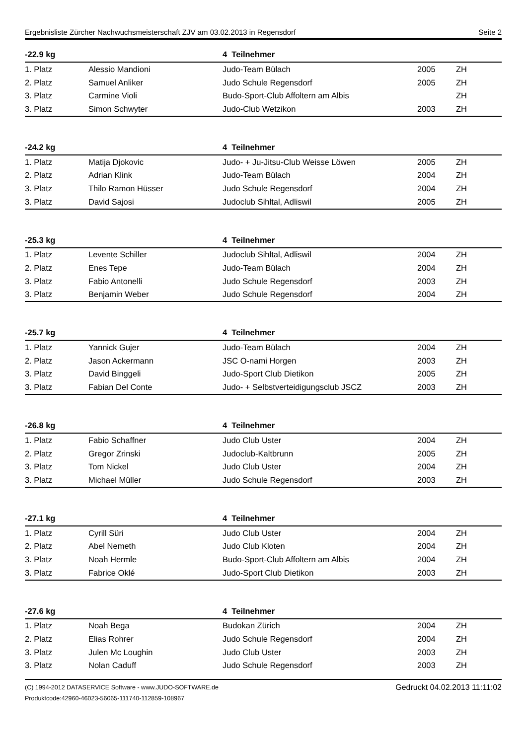Ergebnisliste Zürcher Nachwuchsmeisterschaft ZJV am 03.02.2013 in Regensdorf Seite 2
| -22.9 kg | | 4 Teilnehmer | | |
| --- | --- | --- | --- | --- |
| 1. Platz | Alessio Mandioni | Judo-Team Bülach | 2005 | ZH |
| 2. Platz | Samuel Anliker | Judo Schule Regensdorf | 2005 | ZH |
| 3. Platz | Carmine Violi | Budo-Sport-Club Affoltern am Albis | | ZH |
| 3. Platz | Simon Schwyter | Judo-Club Wetzikon | 2003 | ZH |
| -24.2 kg | | 4 Teilnehmer | | |
| --- | --- | --- | --- | --- |
| 1. Platz | Matija Djokovic | Judo- + Ju-Jitsu-Club Weisse Löwen | 2005 | ZH |
| 2. Platz | Adrian Klink | Judo-Team Bülach | 2004 | ZH |
| 3. Platz | Thilo Ramon Hüsser | Judo Schule Regensdorf | 2004 | ZH |
| 3. Platz | David Sajosi | Judoclub Sihltal, Adliswil | 2005 | ZH |
| -25.3 kg | | 4 Teilnehmer | | |
| --- | --- | --- | --- | --- |
| 1. Platz | Levente Schiller | Judoclub Sihltal, Adliswil | 2004 | ZH |
| 2. Platz | Enes Tepe | Judo-Team Bülach | 2004 | ZH |
| 3. Platz | Fabio Antonelli | Judo Schule Regensdorf | 2003 | ZH |
| 3. Platz | Benjamin Weber | Judo Schule Regensdorf | 2004 | ZH |
| -25.7 kg | | 4 Teilnehmer | | |
| --- | --- | --- | --- | --- |
| 1. Platz | Yannick Gujer | Judo-Team Bülach | 2004 | ZH |
| 2. Platz | Jason Ackermann | JSC O-nami Horgen | 2003 | ZH |
| 3. Platz | David Binggeli | Judo-Sport Club Dietikon | 2005 | ZH |
| 3. Platz | Fabian Del Conte | Judo- + Selbstverteidigungsclub JSCZ | 2003 | ZH |
| -26.8 kg | | 4 Teilnehmer | | |
| --- | --- | --- | --- | --- |
| 1. Platz | Fabio Schaffner | Judo Club Uster | 2004 | ZH |
| 2. Platz | Gregor Zrinski | Judoclub-Kaltbrunn | 2005 | ZH |
| 3. Platz | Tom Nickel | Judo Club Uster | 2004 | ZH |
| 3. Platz | Michael Müller | Judo Schule Regensdorf | 2003 | ZH |
| -27.1 kg | | 4 Teilnehmer | | |
| --- | --- | --- | --- | --- |
| 1. Platz | Cyrill Süri | Judo Club Uster | 2004 | ZH |
| 2. Platz | Abel Nemeth | Judo Club Kloten | 2004 | ZH |
| 3. Platz | Noah Hermle | Budo-Sport-Club Affoltern am Albis | 2004 | ZH |
| 3. Platz | Fabrice Oklé | Judo-Sport Club Dietikon | 2003 | ZH |
| -27.6 kg | | 4 Teilnehmer | | |
| --- | --- | --- | --- | --- |
| 1. Platz | Noah Bega | Budokan Zürich | 2004 | ZH |
| 2. Platz | Elias Rohrer | Judo Schule Regensdorf | 2004 | ZH |
| 3. Platz | Julen Mc Loughin | Judo Club Uster | 2003 | ZH |
| 3. Platz | Nolan Caduff | Judo Schule Regensdorf | 2003 | ZH |
(C) 1994-2012 DATASERVICE Software - www.JUDO-SOFTWARE.de
Produktcode:42960-46023-56065-111740-112859-108967
Gedruckt 04.02.2013 11:11:02